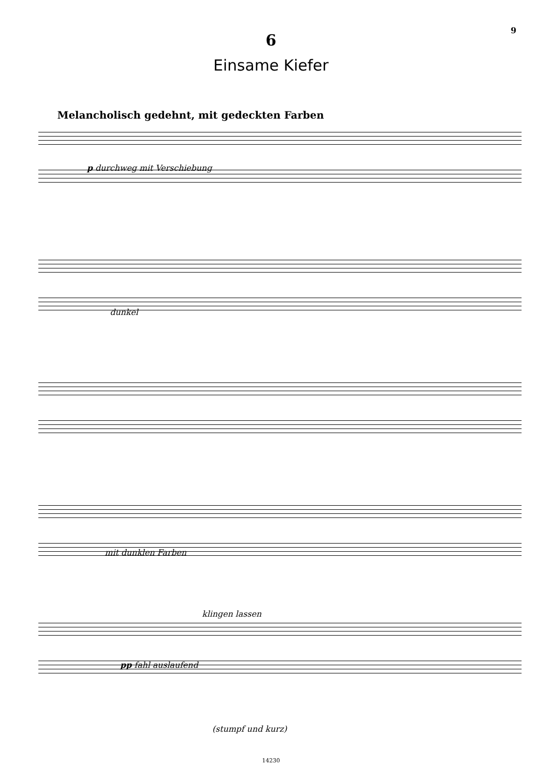9
6
Einsame Kiefer
Melancholisch gedehnt, mit gedeckten Farben
p durchweg mit Verschiebung
dunkel
mit dunklen Farben
klingen lassen
pp fahl auslaufend
(stumpf und kurz)
14230